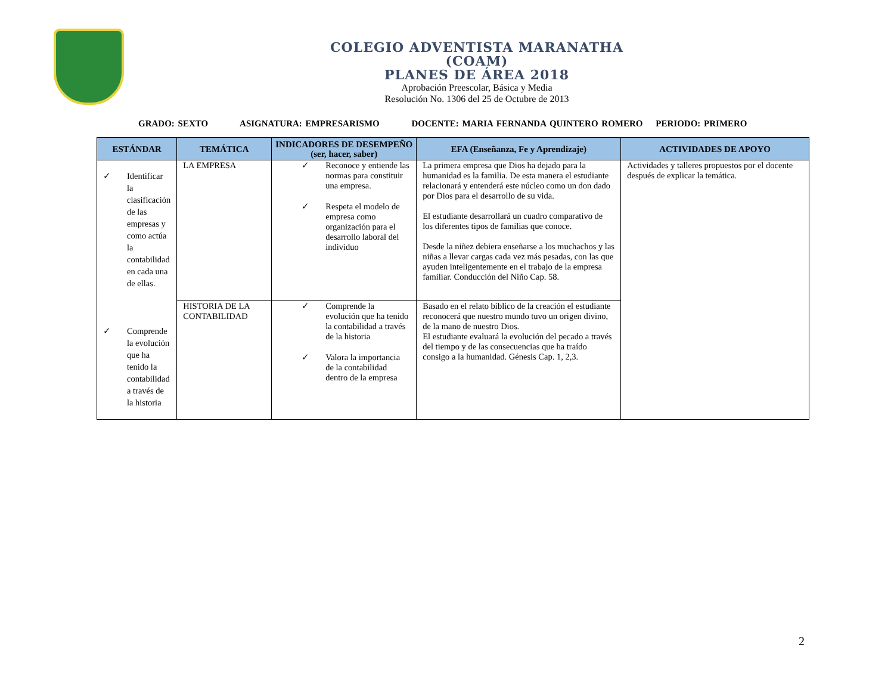COLEGIO ADVENTISTA MARANATHA
(COAM)
PLANES DE ÁREA 2018
Aprobación Preescolar, Básica y Media
Resolución No. 1306 del 25 de Octubre de 2013
GRADO: SEXTO ASIGNATURA: EMPRESARISMO DOCENTE: MARIA FERNANDA QUINTERO ROMERO PERIODO: PRIMERO
| ESTÁNDAR | TEMÁTICA | INDICADORES DE DESEMPEÑO (ser, hacer, saber) | EFA (Enseñanza, Fe y Aprendizaje) | ACTIVIDADES DE APOYO |
| --- | --- | --- | --- | --- |
| ✓ Identificar la clasificación de las empresas y como actúa la contabilidad en cada una de ellas. ✓ Comprende la evolución que ha tenido la contabilidad a través de la historia | LA EMPRESA | ✓ Reconoce y entiende las normas para constituir una empresa. ✓ Respeta el modelo de empresa como organización para el desarrollo laboral del individuo | La primera empresa que Dios ha dejado para la humanidad es la familia. De esta manera el estudiante relacionará y entenderá este núcleo como un don dado por Dios para el desarrollo de su vida. El estudiante desarrollará un cuadro comparativo de los diferentes tipos de familias que conoce. Desde la niñez debiera enseñarse a los muchachos y las niñas a llevar cargas cada vez más pesadas, con las que ayuden inteligentemente en el trabajo de la empresa familiar. Conducción del Niño Cap. 58. | Actividades y talleres propuestos por el docente después de explicar la temática. |
| | HISTORIA DE LA CONTABILIDAD | ✓ Comprende la evolución que ha tenido la contabilidad a través de la historia ✓ Valora la importancia de la contabilidad dentro de la empresa | Basado en el relato bíblico de la creación el estudiante reconocerá que nuestro mundo tuvo un origen divino, de la mano de nuestro Dios. El estudiante evaluará la evolución del pecado a través del tiempo y de las consecuencias que ha traído consigo a la humanidad. Génesis Cap. 1, 2,3. | |
2